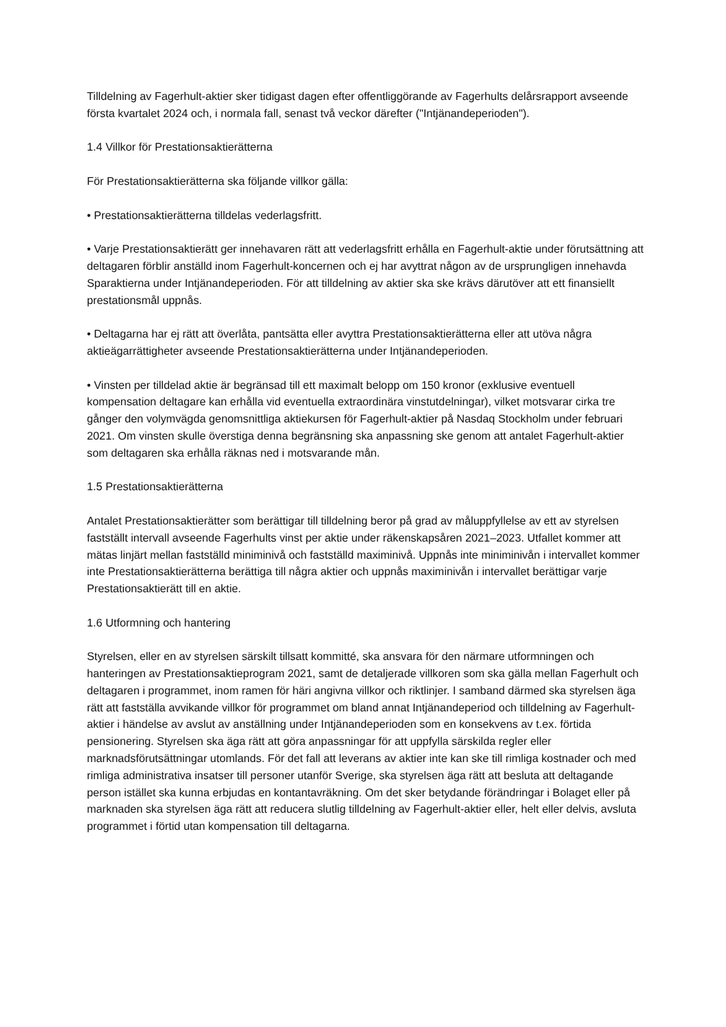Tilldelning av Fagerhult-aktier sker tidigast dagen efter offentliggörande av Fagerhults delårsrapport avseende första kvartalet 2024 och, i normala fall, senast två veckor därefter ("Intjänandeperioden").
1.4 Villkor för Prestationsaktierätterna
För Prestationsaktierätterna ska följande villkor gälla:
• Prestationsaktierätterna tilldelas vederlagsfritt.
• Varje Prestationsaktierätt ger innehavaren rätt att vederlagsfritt erhålla en Fagerhult-aktie under förutsättning att deltagaren förblir anställd inom Fagerhult-koncernen och ej har avyttrat någon av de ursprungligen innehavda Sparaktierna under Intjänandeperioden. För att tilldelning av aktier ska ske krävs därutöver att ett finansiellt prestationsmål uppnås.
• Deltagarna har ej rätt att överlåta, pantsätta eller avyttra Prestationsaktierätterna eller att utöva några aktieägarrättigheter avseende Prestationsaktierätterna under Intjänandeperioden.
• Vinsten per tilldelad aktie är begränsad till ett maximalt belopp om 150 kronor (exklusive eventuell kompensation deltagare kan erhålla vid eventuella extraordinära vinstutdelningar), vilket motsvarar cirka tre gånger den volymvägda genomsnittliga aktiekursen för Fagerhult-aktier på Nasdaq Stockholm under februari 2021. Om vinsten skulle överstiga denna begränsning ska anpassning ske genom att antalet Fagerhult-aktier som deltagaren ska erhålla räknas ned i motsvarande mån.
1.5 Prestationsaktierätterna
Antalet Prestationsaktierätter som berättigar till tilldelning beror på grad av måluppfyllelse av ett av styrelsen fastställt intervall avseende Fagerhults vinst per aktie under räkenskapsåren 2021–2023. Utfallet kommer att mätas linjärt mellan fastställd miniminivå och fastställd maximinivå. Uppnås inte miniminivån i intervallet kommer inte Prestationsaktierätterna berättiga till några aktier och uppnås maximinivån i intervallet berättigar varje Prestationsaktierätt till en aktie.
1.6 Utformning och hantering
Styrelsen, eller en av styrelsen särskilt tillsatt kommitté, ska ansvara för den närmare utformningen och hanteringen av Prestationsaktieprogram 2021, samt de detaljerade villkoren som ska gälla mellan Fagerhult och deltagaren i programmet, inom ramen för häri angivna villkor och riktlinjer. I samband därmed ska styrelsen äga rätt att fastställa avvikande villkor för programmet om bland annat Intjänandeperiod och tilldelning av Fagerhult-aktier i händelse av avslut av anställning under Intjänandeperioden som en konsekvens av t.ex. förtida pensionering. Styrelsen ska äga rätt att göra anpassningar för att uppfylla särskilda regler eller marknadsförutsättningar utomlands. För det fall att leverans av aktier inte kan ske till rimliga kostnader och med rimliga administrativa insatser till personer utanför Sverige, ska styrelsen äga rätt att besluta att deltagande person istället ska kunna erbjudas en kontantavräkning. Om det sker betydande förändringar i Bolaget eller på marknaden ska styrelsen äga rätt att reducera slutlig tilldelning av Fagerhult-aktier eller, helt eller delvis, avsluta programmet i förtid utan kompensation till deltagarna.